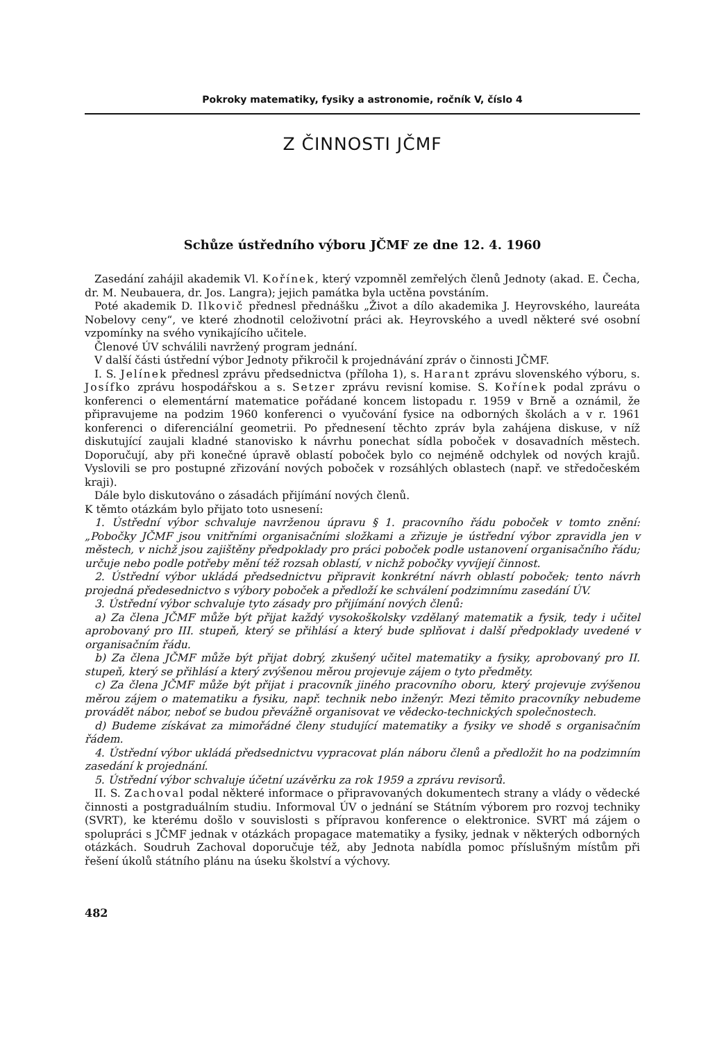Pokroky matematiky, fysiky a astronomie, ročník V, číslo 4
Z ČINNOSTI JČMF
Schůze ústředního výboru JČMF ze dne 12. 4. 1960
Zasedání zahájil akademik Vl. Kořínek, který vzpomněl zemřelých členů Jednoty (akad. E. Čecha, dr. M. Neubauera, dr. Jos. Langra); jejich památka byla uctěna povstáním.
Poté akademik D. Ilkovič přednesl přednášku „Život a dílo akademika J. Heyrovského, laureáta Nobelovy ceny“, ve které zhodnotil celoživotní práci ak. Heyrovského a uvedl některé své osobní vzpomínky na svého vynikajícího učitele.
Členové ÚV schválili navržený program jednání.
V další části ústřední výbor Jednoty přikročil k projednávání zpráv o činnosti JČMF.
I. S. Jelínek přednesl zprávu předsednictva (příloha 1), s. Harant zprávu slovenského výboru, s. Josífko zprávu hospodářskou a s. Setzer zprávu revisní komise. S. Kořínek podal zprávu o konferenci o elementární matematice pořádané koncem listopadu r. 1959 v Brně a oznámil, že připravujeme na podzim 1960 konferenci o vyučování fysice na odborných školách a v r. 1961 konferenci o diferenciální geometrii. Po přednesení těchto zpráv byla zahájena diskuse, v níž diskutující zaujali kladné stanovisko k návrhu ponechat sídla poboček v dosavadních městech. Doporučují, aby při konečné úpravě oblastí poboček bylo co nejméně odchylek od nových krajů. Vyslovili se pro postupné zřizování nových poboček v rozsáhlých oblastech (např. ve středočeském kraji).
Dále bylo diskutováno o zásadách přijímání nových členů.
K těmto otázkám bylo přijato toto usnesení:
1. Ústřední výbor schvaluje navrženou úpravu § 1. pracovního řádu poboček v tomto znění: „Pobočky JČMF jsou vnitřními organisačními složkami a zřizuje je ústřední výbor zpravidla jen v městech, v nichž jsou zajištěny předpoklady pro práci poboček podle ustanovení organisačního řádu; určuje nebo podle potřeby mění též rozsah oblastí, v nichž pobočky vyvíjejí činnost.
2. Ústřední výbor ukládá předsednictvu připravit konkrétní návrh oblastí poboček; tento návrh projedná předesednictvo s výbory poboček a předloží ke schválení podzimnímu zasedání ÚV.
3. Ústřední výbor schvaluje tyto zásady pro přijímání nových členů:
a) Za člena JČMF může být přijat každý vysokoškolsky vzdělaný matematik a fysik, tedy i učitel aprobovaný pro III. stupeň, který se přihlásí a který bude splňovat i další předpoklady uvedené v organisačním řádu.
b) Za člena JČMF může být přijat dobrý, zkušený učitel matematiky a fysiky, aprobovaný pro II. stupeň, který se přihlásí a který zvýšenou měrou projevuje zájem o tyto předměty.
c) Za člena JČMF může být přijat i pracovník jiného pracovního oboru, který projevuje zvýšenou měrou zájem o matematiku a fysiku, např. technik nebo inženýr. Mezi těmito pracovníky nebudeme provádět nábor, neboť se budou převážně organisovat ve vědecko-technických společnostech.
d) Budeme získávat za mimořádné členy studující matematiky a fysiky ve shodě s organisačním řádem.
4. Ústřední výbor ukládá předsednictvu vypracovat plán náboru členů a předložit ho na podzimním zasedání k projednání.
5. Ústřední výbor schvaluje účetní uzávěrku za rok 1959 a zprávu revisorů.
II. S. Zachoval podal některé informace o připravovaných dokumentech strany a vlády o vědecké činnosti a postgraduálním studiu. Informoval ÚV o jednání se Státním výborem pro rozvoj techniky (SVRT), ke kterému došlo v souvislosti s přípravou konference o elektronice. SVRT má zájem o spolupráci s JČMF jednak v otázkách propagace matematiky a fysiky, jednak v některých odborných otázkách. Soudruh Zachoval doporučuje též, aby Jednota nabídla pomoc příslušným místům při řešení úkolů státního plánu na úseku školství a výchovy.
482